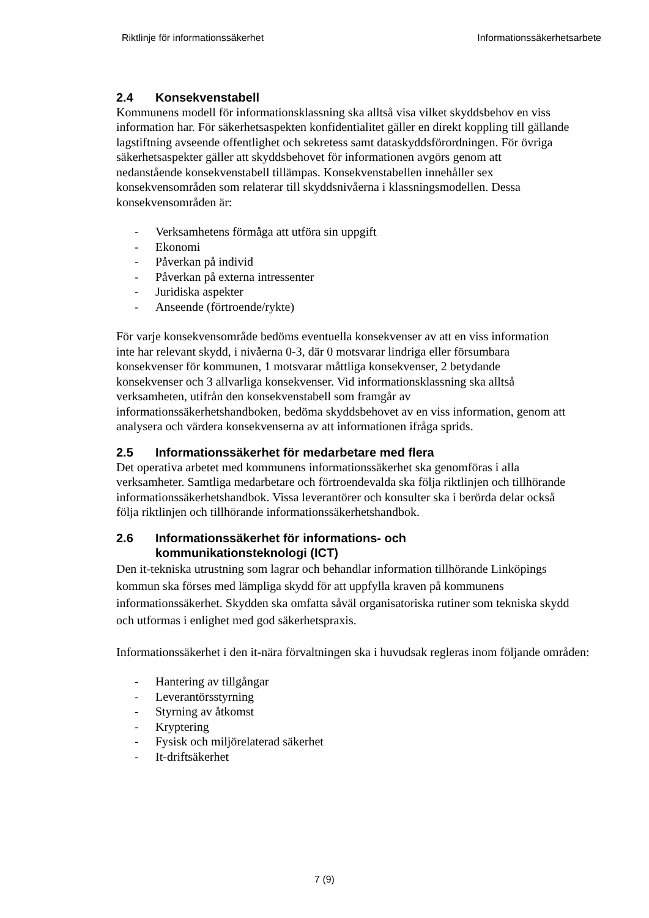Riktlinje för informationssäkerhet Informationssäkerhetsarbete
2.4 Konsekvenstabell
Kommunens modell för informationsklassning ska alltså visa vilket skyddsbehov en viss information har. För säkerhetsaspekten konfidentialitet gäller en direkt koppling till gällande lagstiftning avseende offentlighet och sekretess samt dataskyddsförordningen. För övriga säkerhetsaspekter gäller att skyddsbehovet för informationen avgörs genom att nedanstående konsekvenstabell tillämpas. Konsekvenstabellen innehåller sex konsekvensområden som relaterar till skyddsnivåerna i klassningsmodellen. Dessa konsekvensområden är:
- Verksamhetens förmåga att utföra sin uppgift
- Ekonomi
- Påverkan på individ
- Påverkan på externa intressenter
- Juridiska aspekter
- Anseende (förtroende/rykte)
För varje konsekvensområde bedöms eventuella konsekvenser av att en viss information inte har relevant skydd, i nivåerna 0-3, där 0 motsvarar lindriga eller försumbara konsekvenser för kommunen, 1 motsvarar måttliga konsekvenser, 2 betydande konsekvenser och 3 allvarliga konsekvenser. Vid informationsklassning ska alltså verksamheten, utifrån den konsekvenstabell som framgår av informationssäkerhetshandboken, bedöma skyddsbehovet av en viss information, genom att analysera och värdera konsekvenserna av att informationen ifråga sprids.
2.5 Informationssäkerhet för medarbetare med flera
Det operativa arbetet med kommunens informationssäkerhet ska genomföras i alla verksamheter. Samtliga medarbetare och förtroendevalda ska följa riktlinjen och tillhörande informationssäkerhetshandbok. Vissa leverantörer och konsulter ska i berörda delar också följa riktlinjen och tillhörande informationssäkerhetshandbok.
2.6 Informationssäkerhet för informations- och
kommunikationsteknologi (ICT)
Den it-tekniska utrustning som lagrar och behandlar information tillhörande Linköpings kommun ska förses med lämpliga skydd för att uppfylla kraven på kommunens informationssäkerhet. Skydden ska omfatta såväl organisatoriska rutiner som tekniska skydd och utformas i enlighet med god säkerhetspraxis.
Informationssäkerhet i den it-nära förvaltningen ska i huvudsak regleras inom följande områden:
- Hantering av tillgångar
- Leverantörsstyrning
- Styrning av åtkomst
- Kryptering
- Fysisk och miljörelaterad säkerhet
- It-driftsäkerhet
7 (9)